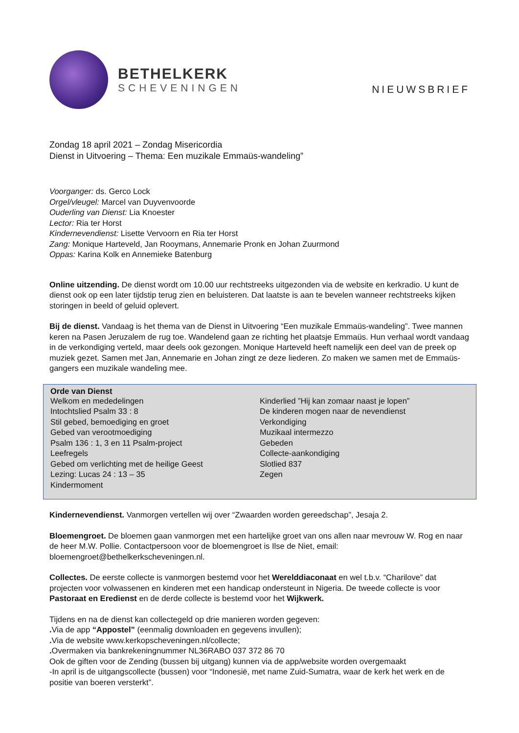BETHELKERK
SCHEVENINGEN
NIEUWSBRIEF
Zondag 18 april 2021 – Zondag Misericordia
Dienst in Uitvoering – Thema: Een muzikale Emmaüs-wandeling”
Voorganger: ds. Gerco Lock
Orgel/vleugel: Marcel van Duyvenvoorde
Ouderling van Dienst: Lia Knoester
Lector: Ria ter Horst
Kindernevendienst: Lisette Vervoorn en Ria ter Horst
Zang: Monique Harteveld, Jan Rooymans, Annemarie Pronk en Johan Zuurmond
Oppas: Karina Kolk en Annemieke Batenburg
Online uitzending. De dienst wordt om 10.00 uur rechtstreeks uitgezonden via de website en kerkradio. U kunt de dienst ook op een later tijdstip terug zien en beluisteren. Dat laatste is aan te bevelen wanneer rechtstreeks kijken storingen in beeld of geluid oplevert.
Bij de dienst. Vandaag is het thema van de Dienst in Uitvoering “Een muzikale Emmaüs-wandeling”. Twee mannen keren na Pasen Jeruzalem de rug toe. Wandelend gaan ze richting het plaatsje Emmaüs. Hun verhaal wordt vandaag in de verkondiging verteld, maar deels ook gezongen. Monique Harteveld heeft namelijk een deel van de preek op muziek gezet. Samen met Jan, Annemarie en Johan zingt ze deze liederen. Zo maken we samen met de Emmaüs-gangers een muzikale wandeling mee.
Orde van Dienst
Welkom en mededelingen
Intochtslied Psalm 33 : 8
Stil gebed, bemoediging en groet
Gebed van verootmoediging
Psalm 136 : 1, 3 en 11 Psalm-project
Leefregels
Gebed om verlichting met de heilige Geest
Lezing: Lucas 24 : 13 – 35
Kindermoment
Kinderlied ”Hij kan zomaar naast je lopen”
De kinderen mogen naar de nevendienst
Verkondiging
Muzikaal intermezzo
Gebeden
Collecte-aankondiging
Slotlied 837
Zegen
Kindernevendienst. Vanmorgen vertellen wij over “Zwaarden worden gereedschap”, Jesaja 2.
Bloemengroet. De bloemen gaan vanmorgen met een hartelijke groet van ons allen naar mevrouw W. Rog en naar de heer M.W. Pollie. Contactpersoon voor de bloemengroet is Ilse de Niet, email: bloemengroet@bethelkerkscheveningen.nl.
Collectes. De eerste collecte is vanmorgen bestemd voor het Werelddiaconaat en wel t.b.v. “Charilove” dat projecten voor volwassenen en kinderen met een handicap ondersteunt in Nigeria. De tweede collecte is voor Pastoraat en Eredienst en de derde collecte is bestemd voor het Wijkwerk.
Tijdens en na de dienst kan collectegeld op drie manieren worden gegeven:
. Via de app “Appostel” (eenmalig downloaden en gegevens invullen);
. Via de website www.kerkopscheveningen.nl/collecte;
. Overmaken via bankrekeningnummer NL36RABO 037 372 86 70
Ook de giften voor de Zending (bussen bij uitgang) kunnen via de app/website worden overgemaakt
-In april is de uitgangscollecte (bussen) voor “Indonesië, met name Zuid-Sumatra, waar de kerk het werk en de positie van boeren versterkt”.